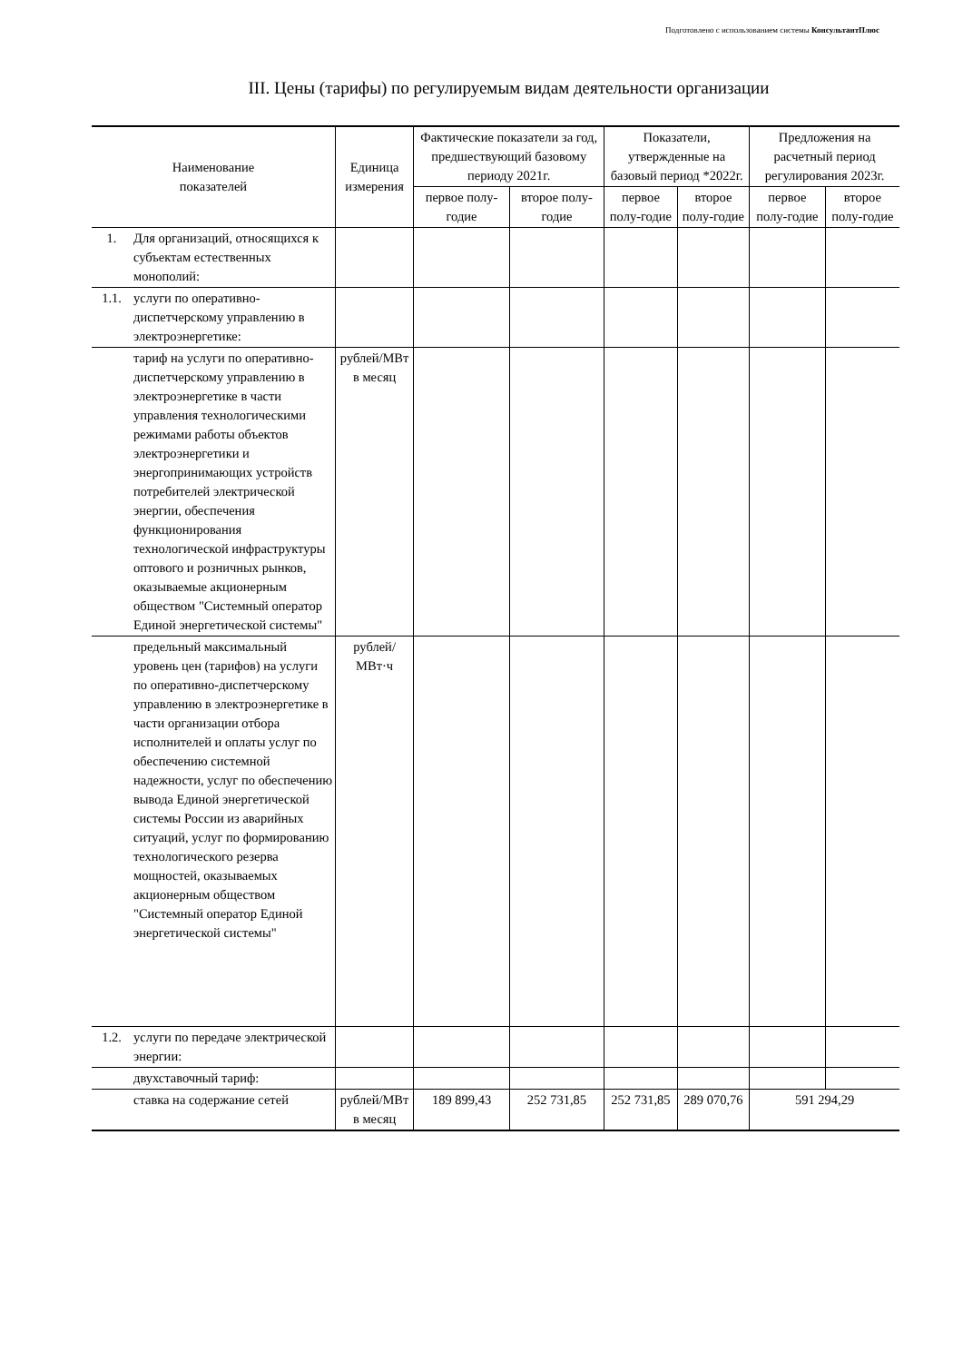Подготовлено с использованием системы КонсультантПлюс
III. Цены (тарифы) по регулируемым видам деятельности организации
| Наименование показателей | | Единица измерения | Фактические показатели за год, предшествующий базовому периоду 2021г. | | Показатели, утвержденные на базовый период *2022г. | | Предложения на расчетный период регулирования 2023г. | |
| --- | --- | --- | --- | --- | --- | --- | --- | --- |
| | | | первое полу-годие | второе полу-годие | первое полу-годие | второе полу-годие | первое полу-годие | второе полу-годие |
| 1. | Для организаций, относящихся к субъектам естественных монополий: | | | | | | | |
| 1.1. | услуги по оперативно-диспетчерскому управлению в электроэнергетике: | | | | | | | |
| | тариф на услуги по оперативно-диспетчерскому управлению в электроэнергетике в части управления технологическими режимами работы объектов электроэнергетики и энергопринимающих устройств потребителей электрической энергии, обеспечения функционирования технологической инфраструктуры оптового и розничных рынков, оказываемые акционерным обществом "Системный оператор Единой энергетической системы" | рублей/МВт в месяц | | | | | | |
| | предельный максимальный уровень цен (тарифов) на услуги по оперативно-диспетчерскому управлению в электроэнергетике в части организации отбора исполнителей и оплаты услуг по обеспечению системной надежности, услуг по обеспечению вывода Единой энергетической системы России из аварийных ситуаций, услуг по формированию технологического резерва мощностей, оказываемых акционерным обществом "Системный оператор Единой энергетической системы" | рублей/МВт·ч | | | | | | |
| 1.2. | услуги по передаче электрической энергии: | | | | | | | |
| | двухставочный тариф: | | | | | | | |
| | ставка на содержание сетей | рублей/МВт в месяц | 189 899,43 | 252 731,85 | 252 731,85 | 289 070,76 | 591 294,29 | |